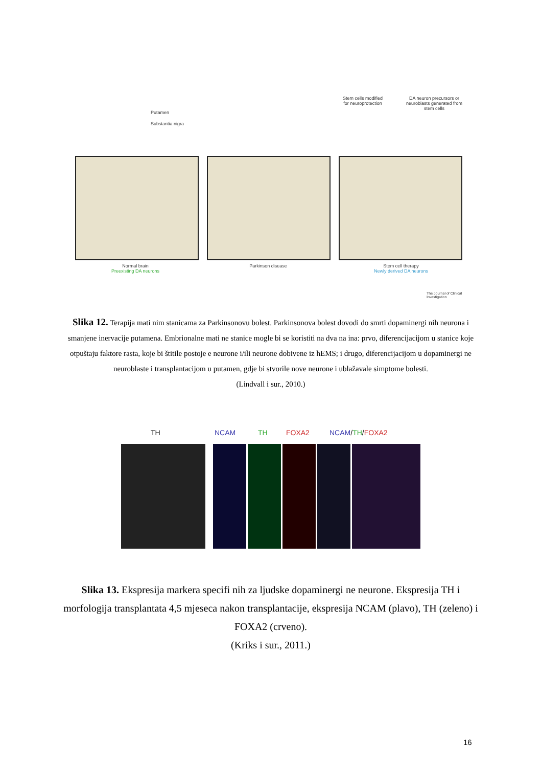Putamen
Substantia nigra
Stem cells modified for neuroprotection
DA neuron precursors or neuroblasts generated from stem cells
Normal brain
Preexisting DA neurons
Parkinson disease
Stem cell therapy
Newly derived DA neurons
The Journal of Clinical Investigation
Slika 12. Terapija mati nim stanicama za Parkinsonovu bolest. Parkinsonova bolest dovodi do smrti dopaminergi nih neurona i smanjene inervacije putamena. Embrionalne mati ne stanice mogle bi se koristiti na dva na ina: prvo, diferencijacijom u stanice koje otpuštaju faktore rasta, koje bi štitile postoje e neurone i/ili neurone dobivene iz hEMS; i drugo, diferencijacijom u dopaminergi ne neuroblaste i transplantacijom u putamen, gdje bi stvorile nove neurone i ublažavale simptome bolesti.
(Lindvall i sur., 2010.)
TH NCAM TH FOXA2 NCAM/TH/FOXA2
Slika 13. Ekspresija markera specifi nih za ljudske dopaminergi ne neurone. Ekspresija TH i morfologija transplantata 4,5 mjeseca nakon transplantacije, ekspresija NCAM (plavo), TH (zeleno) i FOXA2 (crveno).
(Kriks i sur., 2011.)
16